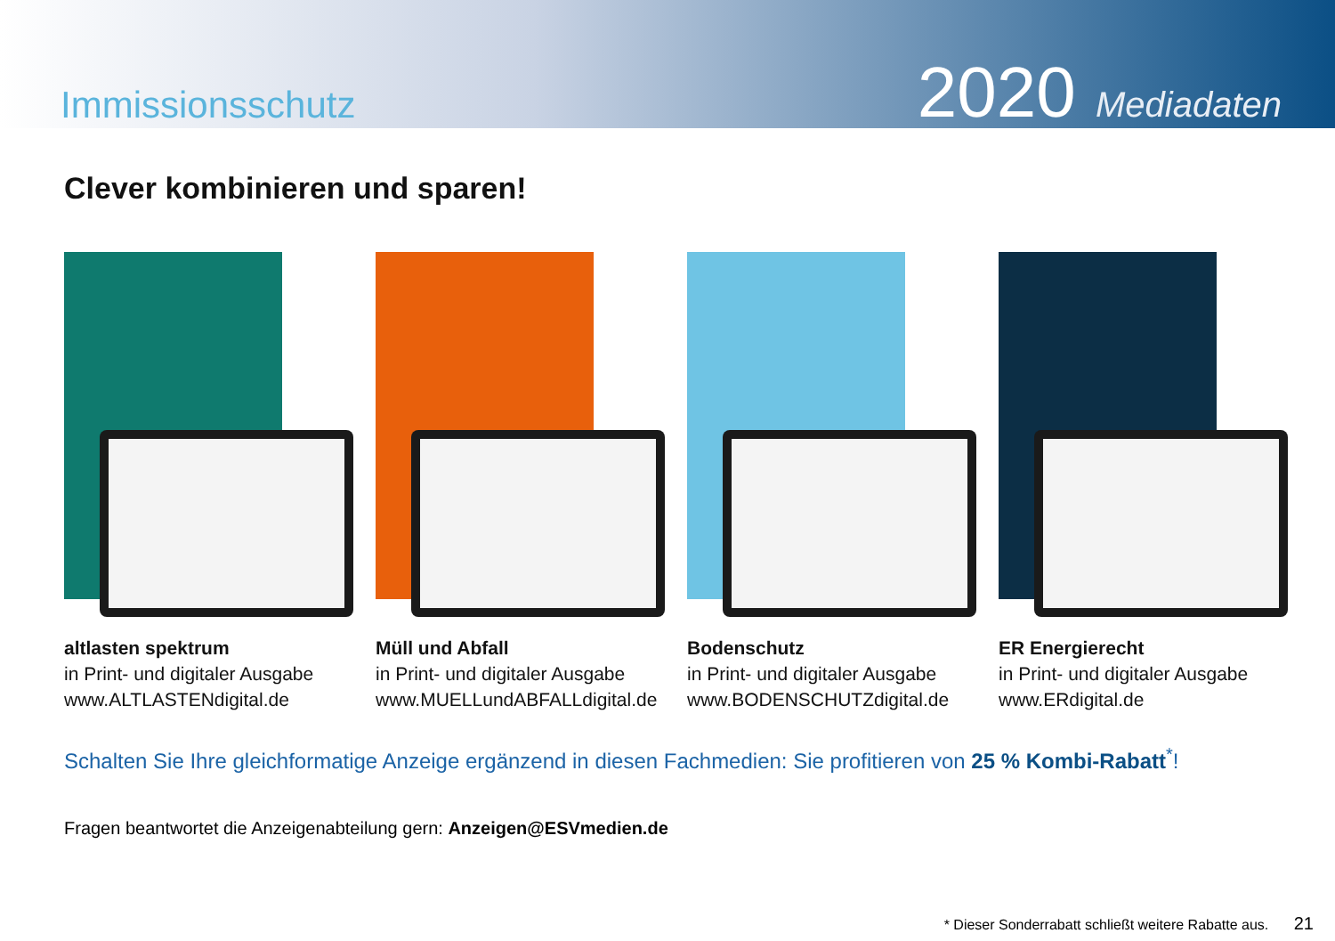Immissionsschutz
2020 Mediadaten
Clever kombinieren und sparen!
altlasten spektrum
in Print- und digitaler Ausgabe
www.ALTLASTENdigital.de
Müll und Abfall
in Print- und digitaler Ausgabe
www.MUELLundABFALLdigital.de
Bodenschutz
in Print- und digitaler Ausgabe
www.BODENSCHUTZdigital.de
ER Energierecht
in Print- und digitaler Ausgabe
www.ERdigital.de
Schalten Sie Ihre gleichformatige Anzeige ergänzend in diesen Fachmedien: Sie profitieren von 25 % Kombi-Rabatt<sup>*</sup>!
Fragen beantwortet die Anzeigenabteilung gern: Anzeigen@ESVmedien.de
* Dieser Sonderrabatt schließt weitere Rabatte aus. 21